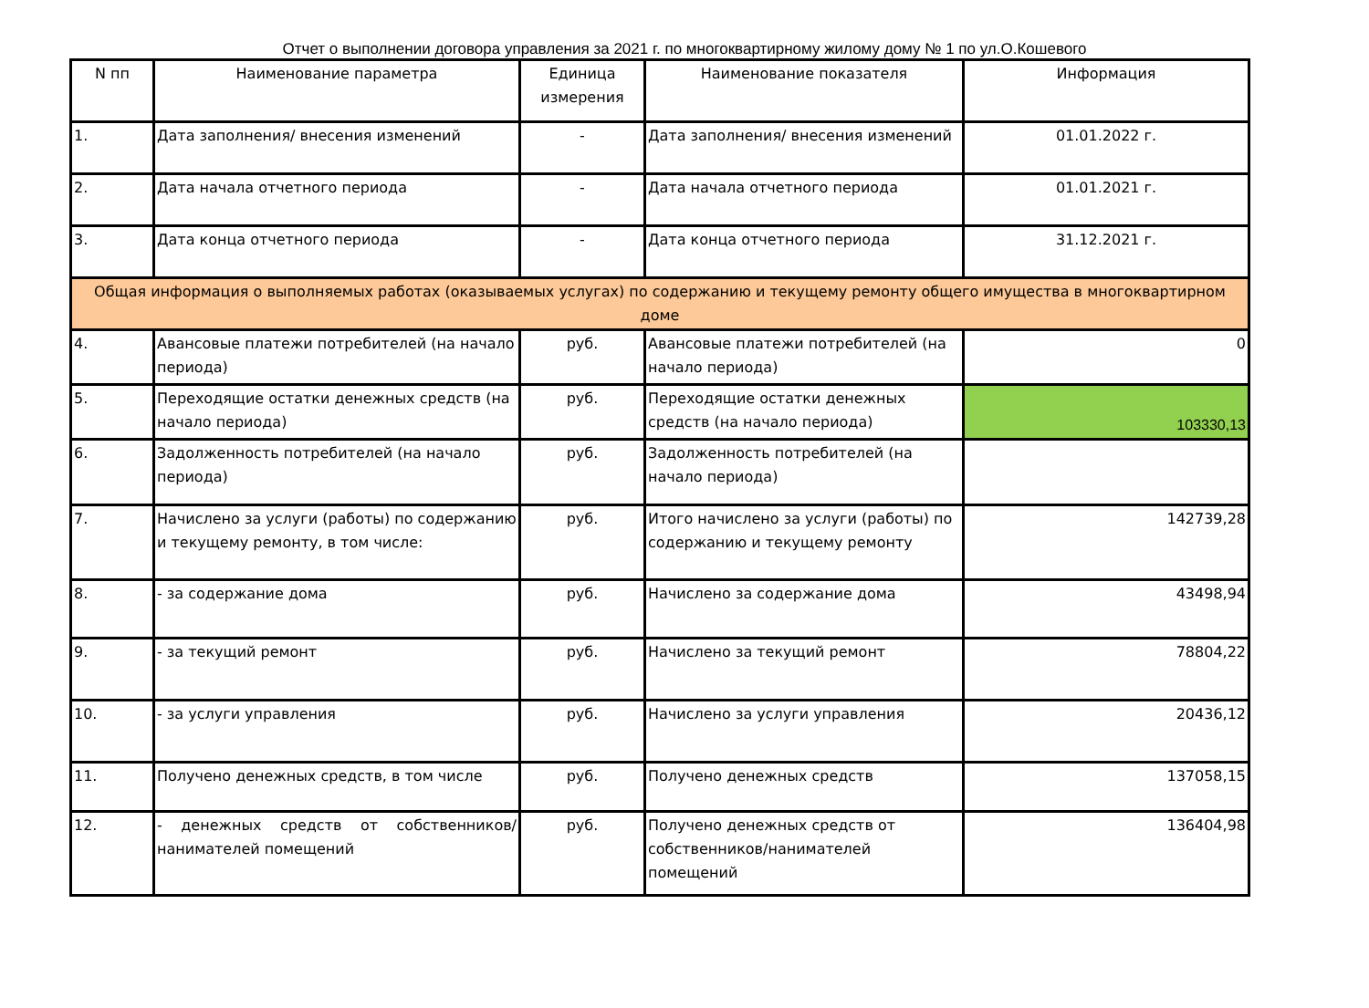Отчет о выполнении договора управления за 2021 г. по многоквартирному жилому дому № 1 по ул.О.Кошевого
| N пп | Наименование параметра | Единица измерения | Наименование показателя | Информация |
| --- | --- | --- | --- | --- |
| 1. | Дата заполнения/ внесения изменений | - | Дата заполнения/ внесения изменений | 01.01.2022 г. |
| 2. | Дата начала отчетного периода | - | Дата начала отчетного периода | 01.01.2021 г. |
| 3. | Дата конца отчетного периода | - | Дата конца отчетного периода | 31.12.2021 г. |
| Общая информация о выполняемых работах (оказываемых услугах) по содержанию и текущему ремонту общего имущества в многоквартирном доме | | | | |
| 4. | Авансовые платежи потребителей (на начало периода) | руб. | Авансовые платежи потребителей (на начало периода) | 0 |
| 5. | Переходящие остатки денежных средств (на начало периода) | руб. | Переходящие остатки денежных средств (на начало периода) | 103330,13 |
| 6. | Задолженность потребителей (на начало периода) | руб. | Задолженность потребителей (на начало периода) | |
| 7. | Начислено за услуги (работы) по содержанию и текущему ремонту, в том числе: | руб. | Итого начислено за услуги (работы) по содержанию и текущему ремонту | 142739,28 |
| 8. | - за содержание дома | руб. | Начислено за содержание дома | 43498,94 |
| 9. | - за текущий ремонт | руб. | Начислено за текущий ремонт | 78804,22 |
| 10. | - за услуги управления | руб. | Начислено за услуги управления | 20436,12 |
| 11. | Получено денежных средств, в том числе | руб. | Получено денежных средств | 137058,15 |
| 12. | - денежных средств от собственников/ нанимателей помещений | руб. | Получено денежных средств от собственников/нанимателей помещений | 136404,98 |